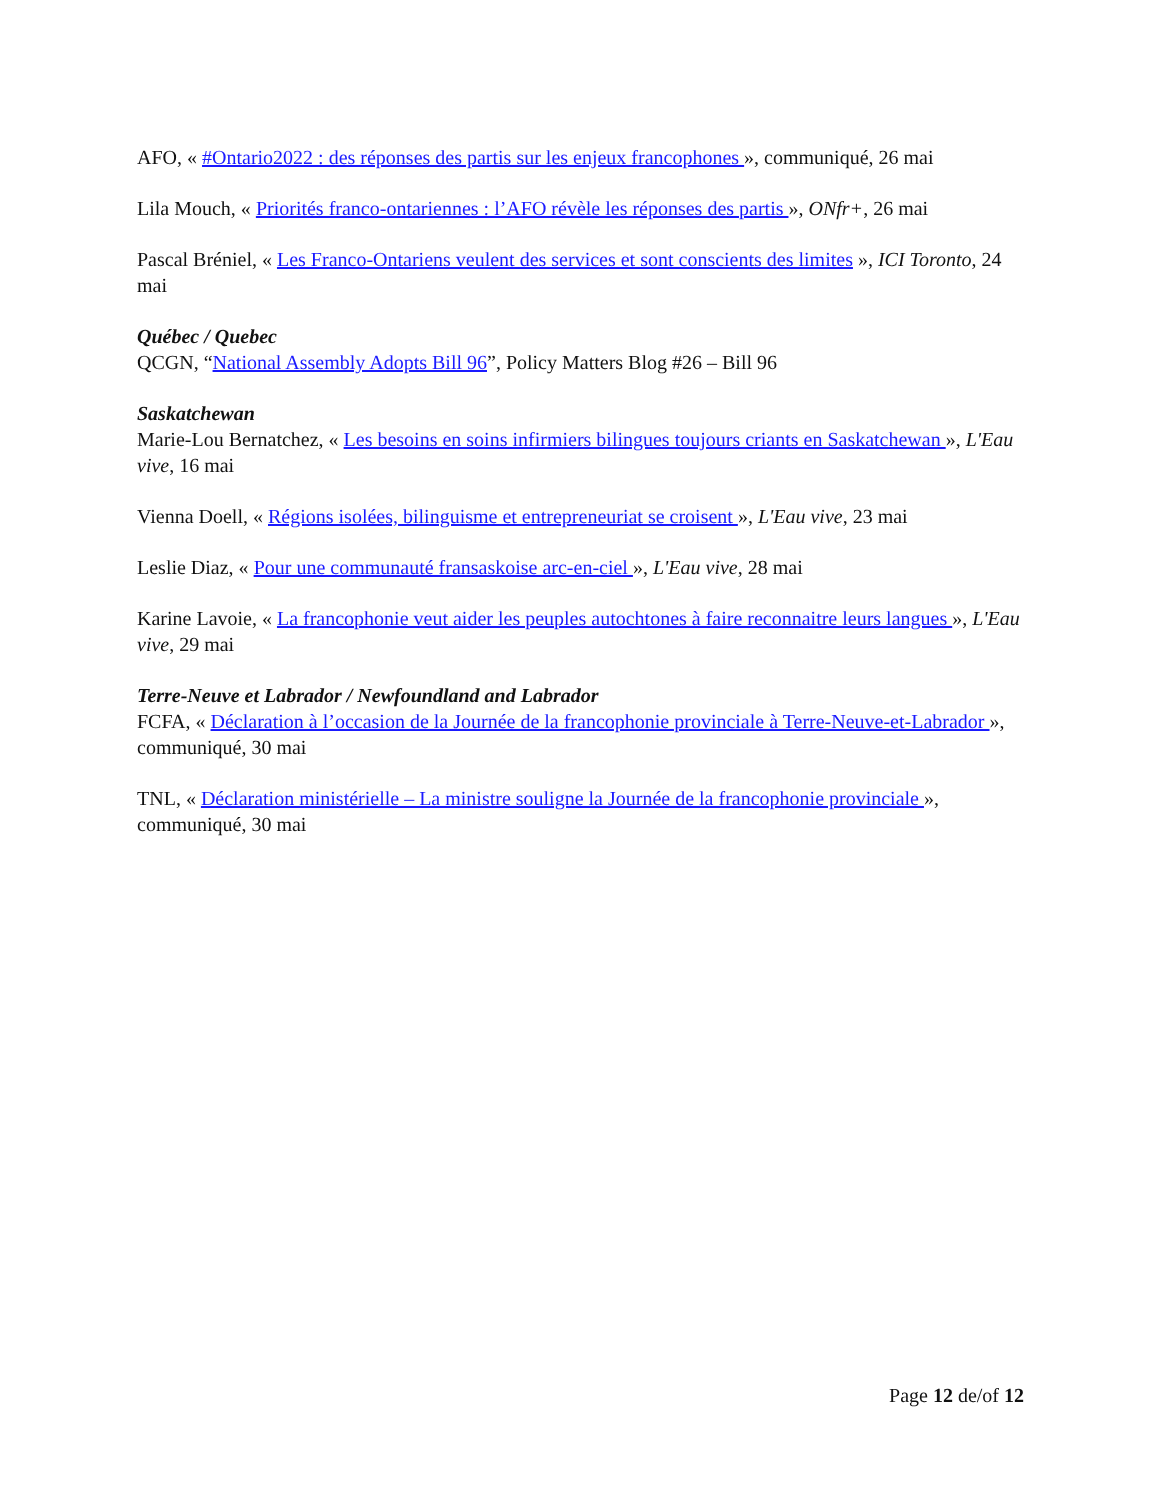AFO, « #Ontario2022 : des réponses des partis sur les enjeux francophones », communiqué, 26 mai
Lila Mouch, « Priorités franco-ontariennes : l’AFO révèle les réponses des partis », ONfr+, 26 mai
Pascal Bréniel, « Les Franco-Ontariens veulent des services et sont conscients des limites », ICI Toronto, 24 mai
Québec / Quebec
QCGN, “National Assembly Adopts Bill 96”, Policy Matters Blog #26 – Bill 96
Saskatchewan
Marie-Lou Bernatchez, « Les besoins en soins infirmiers bilingues toujours criants en Saskatchewan », L'Eau vive, 16 mai
Vienna Doell, « Régions isolées, bilinguisme et entrepreneuriat se croisent », L'Eau vive, 23 mai
Leslie Diaz, « Pour une communauté fransaskoise arc-en-ciel », L'Eau vive, 28 mai
Karine Lavoie, « La francophonie veut aider les peuples autochtones à faire reconnaitre leurs langues », L'Eau vive, 29 mai
Terre-Neuve et Labrador / Newfoundland and Labrador
FCFA, « Déclaration à l’occasion de la Journée de la francophonie provinciale à Terre-Neuve-et-Labrador », communiqué, 30 mai
TNL, « Déclaration ministérielle – La ministre souligne la Journée de la francophonie provinciale », communiqué, 30 mai
Page 12 de/of 12